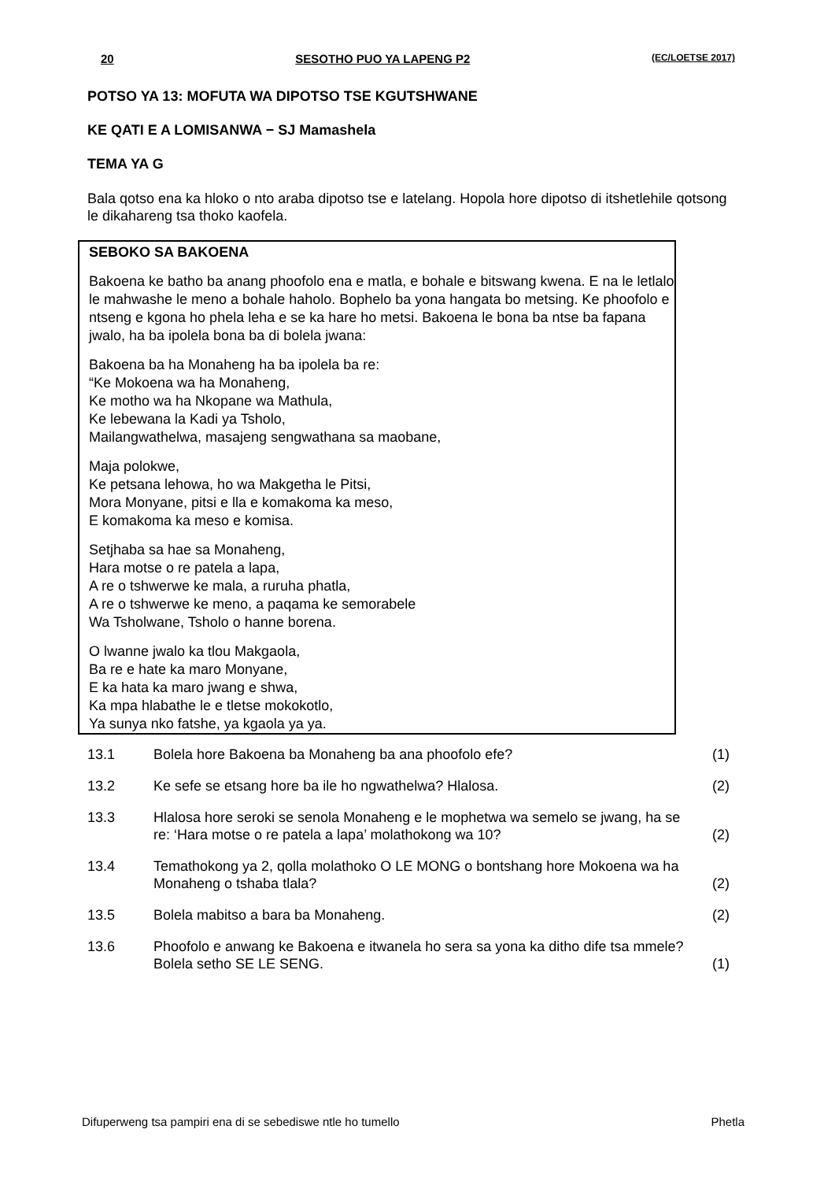20 SESOTHO PUO YA LAPENG P2 (EC/LOETSE 2017)
POTSO YA 13: MOFUTA WA DIPOTSO TSE KGUTSHWANE
KE QATI E A LOMISANWA − SJ Mamashela
TEMA YA G
Bala qotso ena ka hloko o nto araba dipotso tse e latelang. Hopola hore dipotso di itshetlehile qotsong le dikahareng tsa thoko kaofela.
SEBOKO SA BAKOENA
Bakoena ke batho ba anang phoofolo ena e matla, e bohale e bitswang kwena. E na le letlalo le mahwashe le meno a bohale haholo. Bophelo ba yona hangata bo metsing. Ke phoofolo e ntseng e kgona ho phela leha e se ka hare ho metsi. Bakoena le bona ba ntse ba fapana jwalo, ha ba ipolela bona ba di bolela jwana:
Bakoena ba ha Monaheng ha ba ipolela ba re:
“Ke Mokoena wa ha Monaheng,
Ke motho wa ha Nkopane wa Mathula,
Ke lebewana la Kadi ya Tsholo,
Mailangwathelwa, masajeng sengwathana sa maobane,
Maja polokwe,
Ke petsana lehowa, ho wa Makgetha le Pitsi,
Mora Monyane, pitsi e lla e komakoma ka meso,
E komakoma ka meso e komisa.
Setjhaba sa hae sa Monaheng,
Hara motse o re patela a lapa,
A re o tshwerwe ke mala, a ruruha phatla,
A re o tshwerwe ke meno, a paqama ke semorabele
Wa Tsholwane, Tsholo o hanne borena.
O lwanne jwalo ka tlou Makgaola,
Ba re e hate ka maro Monyane,
E ka hata ka maro jwang e shwa,
Ka mpa hlabathe le e tletse mokokotlo,
Ya sunya nko fatshe, ya kgaola ya ya.
| 13.1 | Bolela hore Bakoena ba Monaheng ba ana phoofolo efe? | (1) |
| 13.2 | Ke sefe se etsang hore ba ile ho ngwathelwa? Hlalosa. | (2) |
| 13.3 | Hlalosa hore seroki se senola Monaheng e le mophetwa wa semelo se jwang, ha se re: ‘Hara motse o re patela a lapa’ molathokong wa 10? | (2) |
| 13.4 | Temathokong ya 2, qolla molathoko O LE MONG o bontshang hore Mokoena wa ha Monaheng o tshaba tlala? | (2) |
| 13.5 | Bolela mabitso a bara ba Monaheng. | (2) |
| 13.6 | Phoofolo e anwang ke Bakoena e itwanela ho sera sa yona ka ditho dife tsa mmele? Bolela setho SE LE SENG. | (1) |
Difuperweng tsa pampiri ena di se sebediswe ntle ho tumello Phetla